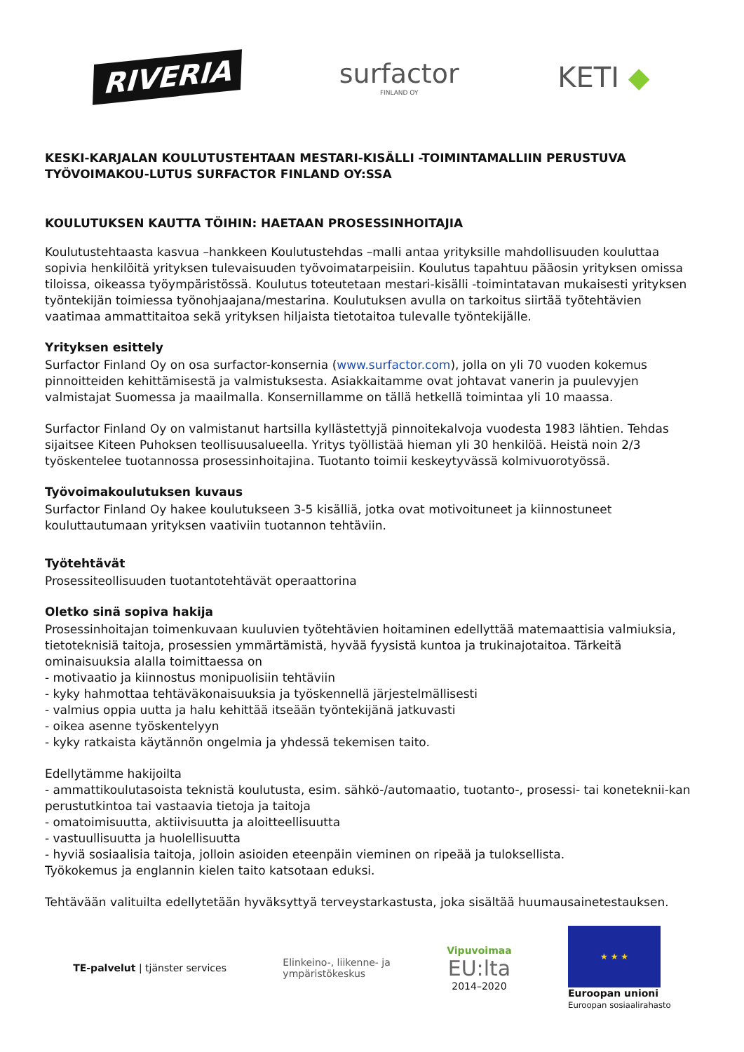RIVERIA
surfactor
FINLAND OY
KETI ◆
KESKI-KARJALAN KOULUTUSTEHTAAN MESTARI-KISÄLLI -TOIMINTAMALLIIN PERUSTUVA TYÖVOIMAKOU-LUTUS SURFACTOR FINLAND OY:SSA
KOULUTUKSEN KAUTTA TÖIHIN: HAETAAN PROSESSINHOITAJIA
Koulutustehtaasta kasvua –hankkeen Koulutustehdas –malli antaa yrityksille mahdollisuuden kouluttaa sopivia henkilöitä yrityksen tulevaisuuden työvoimatarpeisiin. Koulutus tapahtuu pääosin yrityksen omissa tiloissa, oikeassa työympäristössä. Koulutus toteutetaan mestari-kisälli -toimintatavan mukaisesti yrityksen työntekijän toimiessa työnohjaajana/mestarina. Koulutuksen avulla on tarkoitus siirtää työtehtävien vaatimaa ammattitaitoa sekä yrityksen hiljaista tietotaitoa tulevalle työntekijälle.
Yrityksen esittely
Surfactor Finland Oy on osa surfactor-konsernia (www.surfactor.com), jolla on yli 70 vuoden kokemus pinnoitteiden kehittämisestä ja valmistuksesta. Asiakkaitamme ovat johtavat vanerin ja puulevyjen valmistajat Suomessa ja maailmalla. Konsernillamme on tällä hetkellä toimintaa yli 10 maassa.
Surfactor Finland Oy on valmistanut hartsilla kyllästettyjä pinnoitekalvoja vuodesta 1983 lähtien. Tehdas sijaitsee Kiteen Puhoksen teollisuusalueella. Yritys työllistää hieman yli 30 henkilöä. Heistä noin 2/3 työskentelee tuotannossa prosessinhoitajina. Tuotanto toimii keskeytyvässä kolmivuorotyössä.
Työvoimakoulutuksen kuvaus
Surfactor Finland Oy hakee koulutukseen 3-5 kisälliä, jotka ovat motivoituneet ja kiinnostuneet kouluttautumaan yrityksen vaativiin tuotannon tehtäviin.
Työtehtävät
Prosessiteollisuuden tuotantotehtävät operaattorina
Oletko sinä sopiva hakija
Prosessinhoitajan toimenkuvaan kuuluvien työtehtävien hoitaminen edellyttää matemaattisia valmiuksia, tietoteknisiä taitoja, prosessien ymmärtämistä, hyvää fyysistä kuntoa ja trukinajotaitoa. Tärkeitä ominaisuuksia alalla toimittaessa on
- motivaatio ja kiinnostus monipuolisiin tehtäviin
- kyky hahmottaa tehtäväkonaisuuksia ja työskennellä järjestelmällisesti
- valmius oppia uutta ja halu kehittää itseään työntekijänä jatkuvasti
- oikea asenne työskentelyyn
- kyky ratkaista käytännön ongelmia ja yhdessä tekemisen taito.
Edellytämme hakijoilta
- ammattikoulutasoista teknistä koulutusta, esim. sähkö-/automaatio, tuotanto-, prosessi- tai koneteknii-kan perustutkintoa tai vastaavia tietoja ja taitoja
- omatoimisuutta, aktiivisuutta ja aloitteellisuutta
- vastuullisuutta ja huolellisuutta
- hyviä sosiaalisia taitoja, jolloin asioiden eteenpäin vieminen on ripeää ja tuloksellista.
Työkokemus ja englannin kielen taito katsotaan eduksi.
Tehtävään valituilta edellytetään hyväksyttyä terveystarkastusta, joka sisältää huumausainetestauksen.
TE-palvelut | tjänster services
Elinkeino-, liikenne- ja
ympäristökeskus
Vipuvoimaa
EU:lta
2014–2020
★ ★ ★
Euroopan unioni
Euroopan sosiaalirahasto